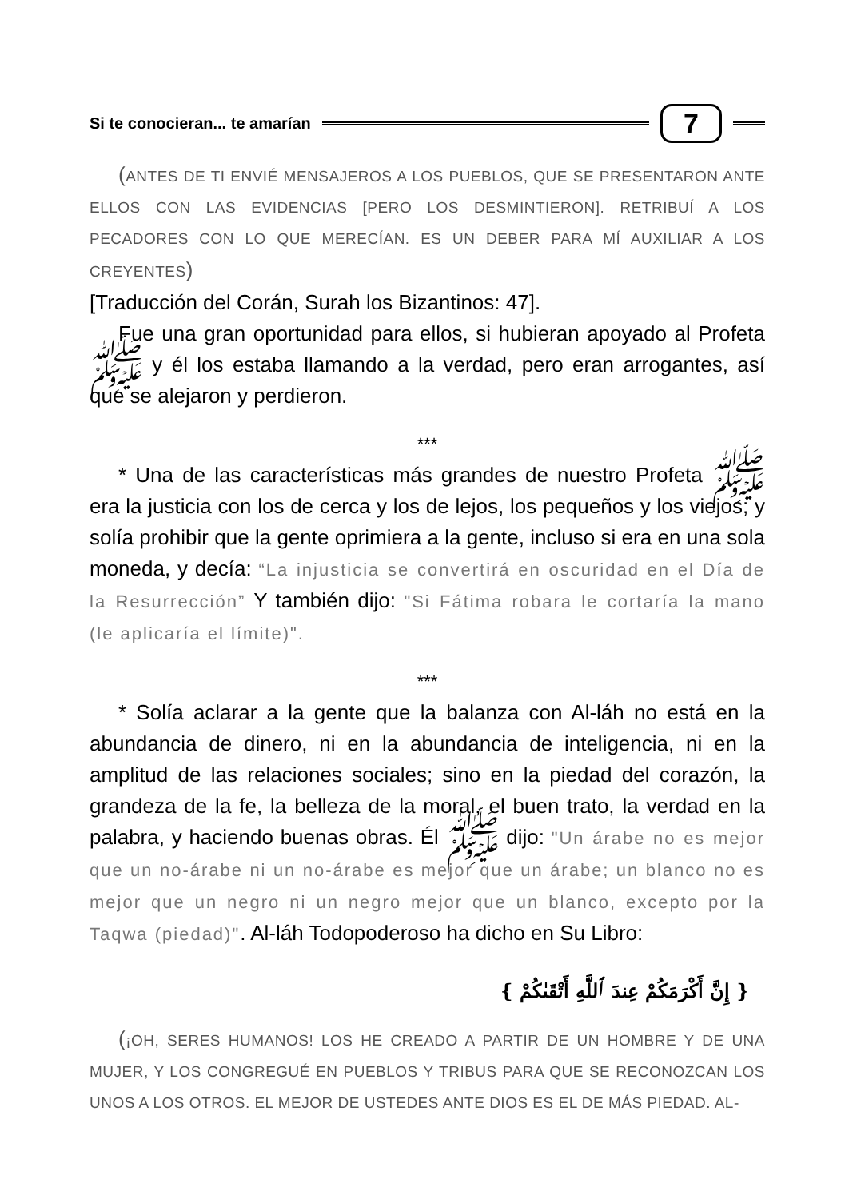Si te conocieran... te amarían 7
(ANTES DE TI ENVIÉ MENSAJEROS A LOS PUEBLOS, QUE SE PRESENTARON ANTE ELLOS CON LAS EVIDENCIAS [PERO LOS DESMINTIERON]. RETRIBUÍ A LOS PECADORES CON LO QUE MERECÍAN. ES UN DEBER PARA MÍ AUXILIAR A LOS CREYENTES)
[Traducción del Corán, Surah los Bizantinos: 47].
Fue una gran oportunidad para ellos, si hubieran apoyado al Profeta ﷺ y él los estaba llamando a la verdad, pero eran arrogantes, así que se alejaron y perdieron.
***
* Una de las características más grandes de nuestro Profeta ﷺ era la justicia con los de cerca y los de lejos, los pequeños y los viejos; y solía prohibir que la gente oprimiera a la gente, incluso si era en una sola moneda, y decía: “La injusticia se convertirá en oscuridad en el Día de la Resurrección” Y también dijo: "Si Fátima robara le cortaría la mano (le aplicaría el límite)".
***
* Solía aclarar a la gente que la balanza con Al-láh no está en la abundancia de dinero, ni en la abundancia de inteligencia, ni en la amplitud de las relaciones sociales; sino en la piedad del corazón, la grandeza de la fe, la belleza de la moral, el buen trato, la verdad en la palabra, y haciendo buenas obras. Él ﷺ dijo: "Un árabe no es mejor que un no-árabe ni un no-árabe es mejor que un árabe; un blanco no es mejor que un negro ni un negro mejor que un blanco, excepto por la Taqwa (piedad)". Al-láh Todopoderoso ha dicho en Su Libro:
{ إِنَّ أَكْرَمَكُمْ عِندَ ٱللَّهِ أَتْقَىٰكُمْ }
(¡OH, SERES HUMANOS! LOS HE CREADO A PARTIR DE UN HOMBRE Y DE UNA MUJER, Y LOS CONGREGUÉ EN PUEBLOS Y TRIBUS PARA QUE SE RECONOZCAN LOS UNOS A LOS OTROS. EL MEJOR DE USTEDES ANTE DIOS ES EL DE MÁS PIEDAD. AL-